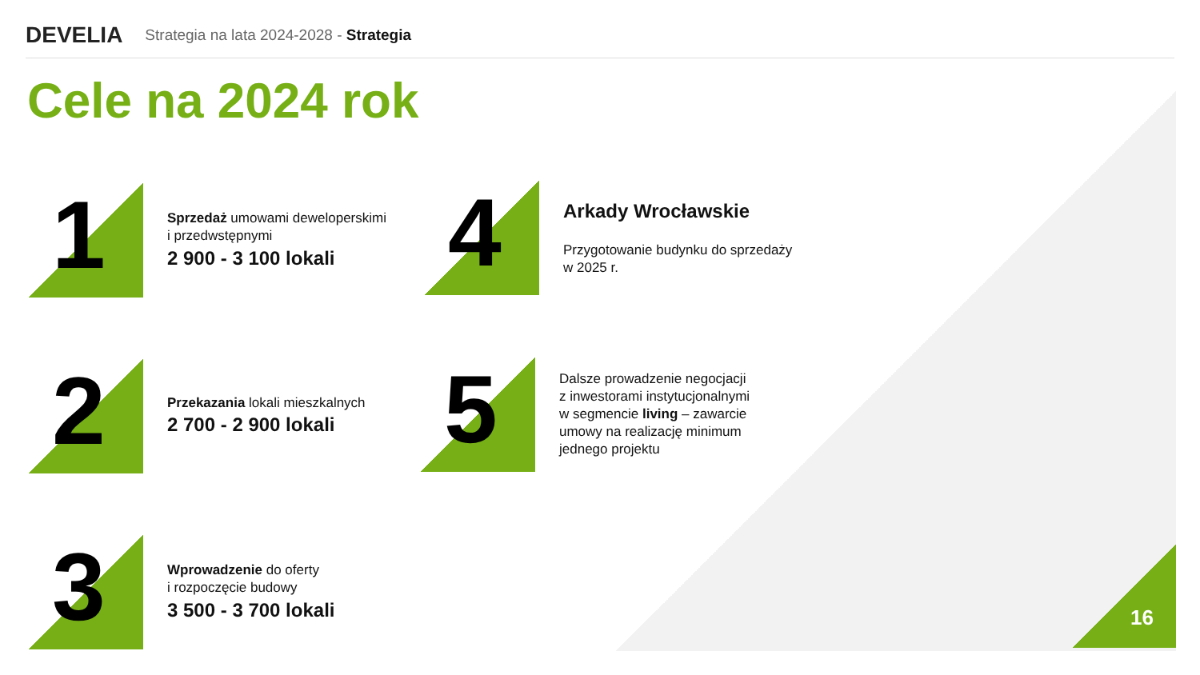DEVELIA
Strategia na lata 2024-2028 - Strategia
Cele na 2024 rok
1
Sprzedaż umowami deweloperskimi
i przedwstępnymi
2 900 - 3 100 lokali
2
Przekazania lokali mieszkalnych
2 700 - 2 900 lokali
3
Wprowadzenie do oferty
i rozpoczęcie budowy
3 500 - 3 700 lokali
4
Arkady Wrocławskie
Przygotowanie budynku do sprzedaży
w 2025 r.
5
Dalsze prowadzenie negocjacji
z inwestorami instytucjonalnymi
w segmencie living – zawarcie
umowy na realizację minimum
jednego projektu
16